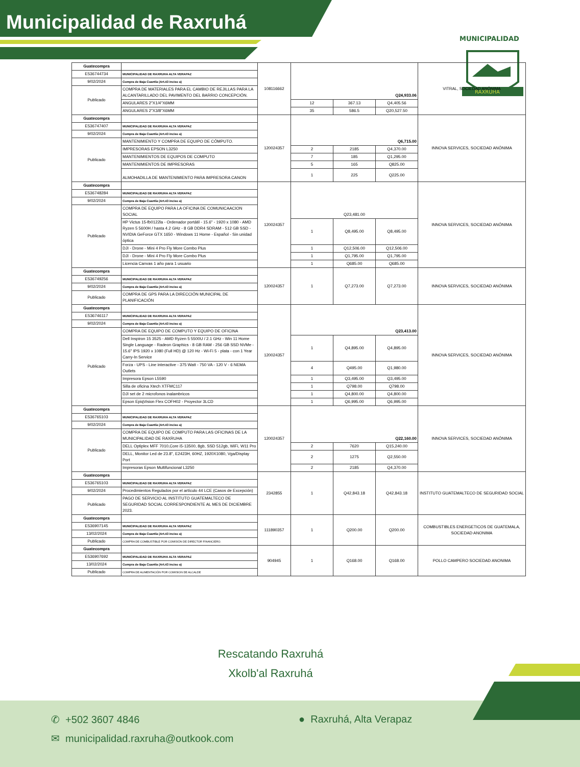Municipalidad de Raxruhá
MUNICIPALIDAD
RAXRUHA
| Guatecompra | | 108116662 | Q24,933.06 | | | VITRAL, SOCIEDAD ANÓNIMA |
| E536744734 | MUNICIPALIDAD DE RAXRUHA ALTA VERAPAZ | | | | | |
| 9/02/2024 | Compra de Baja Cuantía (Art.43 inciso a) | | | | | |
| Publicado | COMPRA DE MATERIALES PARA EL CAMBIO DE REJILLAS PARA LA ALCANTARILLADO DEL PAVIMENTO DEL BARRIO CONCEPCIÓN. | | | | | |
| | ANGULARES 2"X1/4"X6MM | | 12 | 367.13 | Q4,405.56 | |
| | ANGULARES 2"X3/8"X6MM | | 35 | 586.5 | Q20,527.50 | |
| Guatecompra | | 120024357 | Q6,715.00 | | | INNOVA SERVICES, SOCIEDAD ANÓNIMA |
| E536747407 | MUNICIPALIDAD DE RAXRUHA ALTA VERAPAZ | | | | | |
| 9/02/2024 | Compra de Baja Cuantía (Art.43 inciso a) | | | | | |
| Publicado | MANTENIMIENTO Y COMPRA DE EQUIPO DE CÓMPUTO. | | | | | |
| | IMPRESORAS EPSON L3250 | | 2 | 2185 | Q4,370.00 | |
| | MANTENIMIENTOS DE EQUIPOS DE COMPUTO | | 7 | 185 | Q1,295.00 | |
| | MANTENIMIENTOS DE IMPRESORAS | | 5 | 165 | Q825.00 | |
| | ALMOHADILLA DE MANTENIMIENTO PARA IMPRESORA CANON | | 1 | 225 | Q225.00 | |
| Guatecompra | | 120024357 | Q23,481.00 | | | INNOVA SERVICES, SOCIEDAD ANÓNIMA |
| E536748284 | MUNICIPALIDAD DE RAXRUHA ALTA VERAPAZ | | | | | |
| 9/02/2024 | Compra de Baja Cuantía (Art.43 inciso a) | | | | | |
| Publicado | COMPRA DE EQUIPO PARA LA OFICINA DE COMUNICAACION SOCIAL | | | | | |
| | HP Victus 15-fb0122la - Ordenador portátil - 15.6" - 1920 x 1080 - AMD Ryzen 5 5600H / hasta 4.2 GHz - 8 GB DDR4 SDRAM - 512 GB SSD - NVIDIA GeForce GTX 1650 - Windows 11 Home - Español - Sin unidad óptica | | 1 | Q8,495.00 | Q8,495.00 | |
| | DJI - Drone - Mini 4 Pro Fly More Combo Plus | | 1 | Q12,506.00 | Q12,506.00 | |
| | DJI - Drone - Mini 4 Pro Fly More Combo Plus | | 1 | Q1,795.00 | Q1,795.00 | |
| | Licencia Canvas 1 año para 1 usuario | | 1 | Q685.00 | Q685.00 | |
| Guatecompra | | 120024357 | 1 | Q7,273.00 | Q7,273.00 | INNOVA SERVICES, SOCIEDAD ANÓNIMA |
| E536749256 | MUNICIPALIDAD DE RAXRUHA ALTA VERAPAZ | | | | | |
| 9/02/2024 | Compra de Baja Cuantía (Art.43 inciso a) | | | | | |
| Publicado | COMPRA DE GPS PARA LA DIRECCIÓN MUNICIPAL DE PLANIFICACIÓN | | | | | |
| Guatecompra | | 120024357 | Q23,413.00 | | | INNOVA SERVICES, SOCIEDAD ANÓNIMA |
| E536746117 | MUNICIPALIDAD DE RAXRUHA ALTA VERAPAZ | | | | | |
| 9/02/2024 | Compra de Baja Cuantía (Art.43 inciso a) | | | | | |
| Publicado | COMPRA DE EQUIPO DE COMPUTO Y EQUIPO DE OFICINA | | | | | |
| | Dell Inspiron 15 3525 - AMD Ryzen 5 5500U / 2.1 GHz - Win 11 Home Single Language - Radeon Graphics - 8 GB RAM - 256 GB SSD NVMe - 15.6" IPS 1920 x 1080 (Full HD) @ 120 Hz - Wi-Fi 5 - plata - con 1 Year Carry-In Service | | 1 | Q4,895.00 | Q4,895.00 | |
| | Forza - UPS - Line interactive - 375 Watt - 750 VA - 120 V - 6 NEMA Outlets | | 4 | Q495.00 | Q1,980.00 | |
| | Impresora Epson L5590 | | 1 | Q3,495.00 | Q3,495.00 | |
| | Silla de oficina Xtech XTFMC117 | | 1 | Q798.00 | Q798.00 | |
| | DJI set de 2 microfonos inalambricos | | 1 | Q4,800.00 | Q4,800.00 | |
| | Epson EpiqVision Flex COFH02 - Proyector 3LCD | | 1 | Q6,995.00 | Q6,995.00 | |
| Guatecompra | | 120024357 | Q22,160.00 | | | INNOVA SERVICES, SOCIEDAD ANÓNIMA |
| E536765103 | MUNICIPALIDAD DE RAXRUHA ALTA VERAPAZ | | | | | |
| 9/02/2024 | Compra de Baja Cuantía (Art.43 inciso a) | | | | | |
| Publicado | COMPRA DE EQUIPO DE COMPUTO PARA LAS OFICINAS DE LA MUNICIPALIDAD DE RAXRUHA | | | | | |
| | DELL Optiplex MFF 7010,Core i5-13500, 8gb, SSD 512gb, WiFi, W11 Pro | | 2 | 7620 | Q15,240.00 | |
| | DELL, Monitor Led de 23.8", E2423H, 60HZ, 1920X1080, Vga/Display Port | | 2 | 1275 | Q2,550.00 | |
| | Impresoras Epson Multifuncional L3250 | | 2 | 2185 | Q4,370.00 | |
| Guatecompra | | 2342855 | 1 | Q42,843.18 | Q42,843.18 | INSTITUTO GUATEMALTECO DE SEGURIDAD SOCIAL |
| E536765103 | MUNICIPALIDAD DE RAXRUHA ALTA VERAPAZ | | | | | |
| 9/02/2024 | Procedimientos Regulados por el artículo 44 LCE (Casos de Excepción) | | | | | |
| Publicado | PAGO DE SERVICIO AL INSTITUTO GUATEMALTECO DE SEGURIDAD SOCIAL CORRESPONDIENTE AL MES DE DICIEMBRE 2023. | | | | | |
| Guatecompra | | 111890357 | 1 | Q200.00 | Q200.00 | COMBUSTIBLES ENERGETICOS DE GUATEMALA, SOCIEDAD ANONIMA |
| E536907145 | MUNICIPALIDAD DE RAXRUHA ALTA VERAPAZ | | | | | |
| 13/02/2024 | Compra de Baja Cuantía (Art.43 inciso a) | | | | | |
| Publicado | COMPRA DE COMBUSTIBLE POR COMISIÓN DE DIRECTOR FINANCIERO. | | | | | |
| Guatecompra | | 904945 | 1 | Q168.00 | Q168.00 | POLLO CAMPERO SOCIEDAD ANONIMA |
| E536907692 | MUNICIPALIDAD DE RAXRUHA ALTA VERAPAZ | | | | | |
| 13/02/2024 | Compra de Baja Cuantía (Art.43 inciso a) | | | | | |
| Publicado | COMPRA DE ALIMENTACIÓN POR COMISION DE ALCALDE | | | | | |
Rescatando Raxruhá
Xkolb'al Raxruhá
✆ +502 3607 4846 ● Raxruhá, Alta Verapaz
✉ municipalidad.raxruha@outkook.com